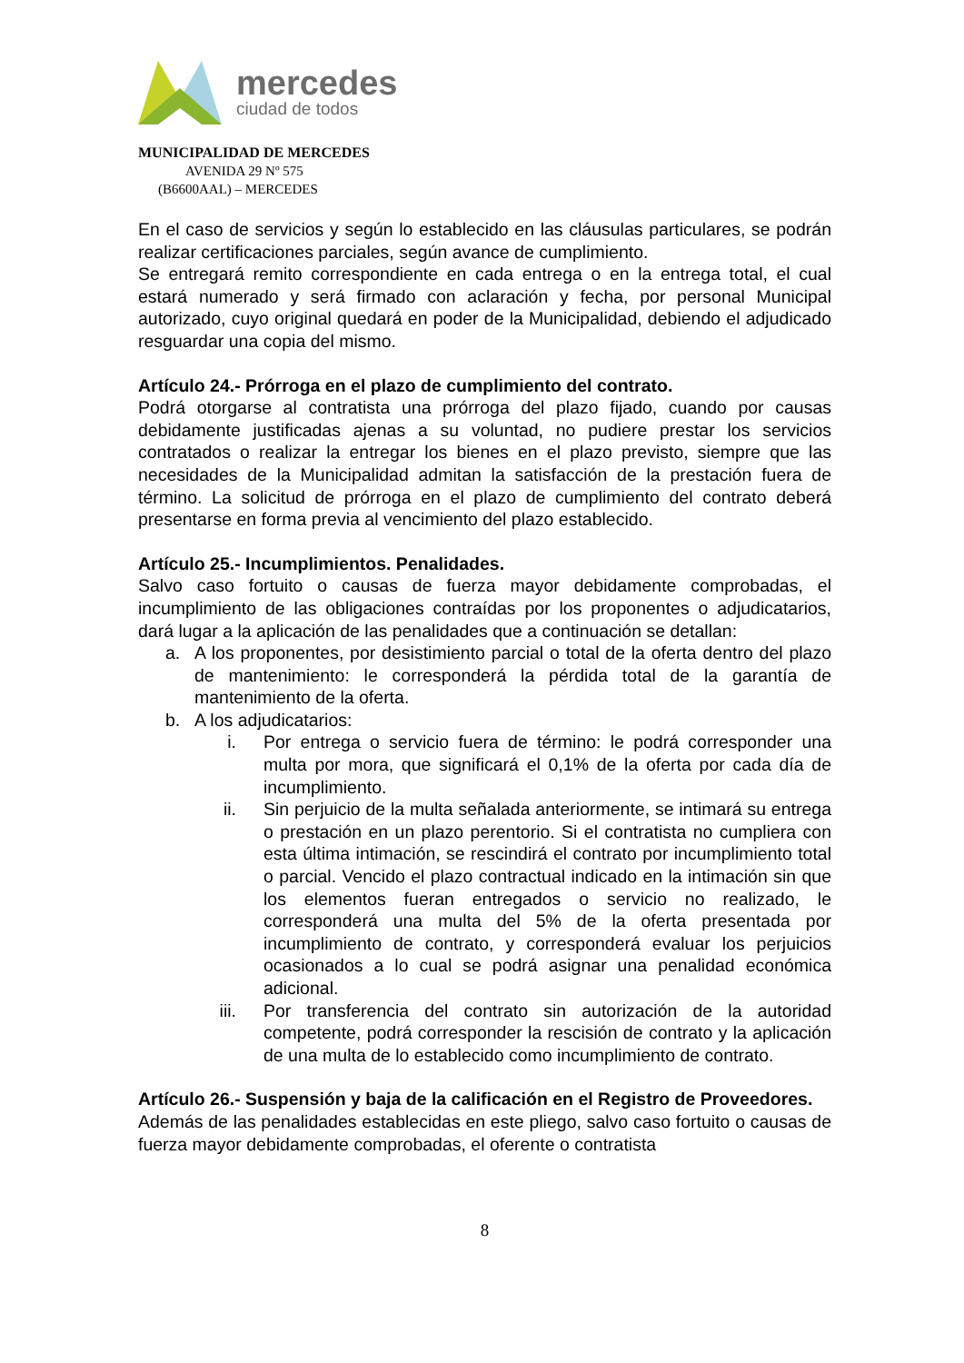mercedes
ciudad de todos
MUNICIPALIDAD DE MERCEDES
AVENIDA 29 Nº 575
(B6600AAL) – MERCEDES
En el caso de servicios y según lo establecido en las cláusulas particulares, se podrán realizar certificaciones parciales, según avance de cumplimiento.
Se entregará remito correspondiente en cada entrega o en la entrega total, el cual estará numerado y será firmado con aclaración y fecha, por personal Municipal autorizado, cuyo original quedará en poder de la Municipalidad, debiendo el adjudicado resguardar una copia del mismo.
Artículo 24.- Prórroga en el plazo de cumplimiento del contrato.
Podrá otorgarse al contratista una prórroga del plazo fijado, cuando por causas debidamente justificadas ajenas a su voluntad, no pudiere prestar los servicios contratados o realizar la entregar los bienes en el plazo previsto, siempre que las necesidades de la Municipalidad admitan la satisfacción de la prestación fuera de término. La solicitud de prórroga en el plazo de cumplimiento del contrato deberá presentarse en forma previa al vencimiento del plazo establecido.
Artículo 25.- Incumplimientos. Penalidades.
Salvo caso fortuito o causas de fuerza mayor debidamente comprobadas, el incumplimiento de las obligaciones contraídas por los proponentes o adjudicatarios, dará lugar a la aplicación de las penalidades que a continuación se detallan:
a. A los proponentes, por desistimiento parcial o total de la oferta dentro del plazo de mantenimiento: le corresponderá la pérdida total de la garantía de mantenimiento de la oferta.
b. A los adjudicatarios:
i. Por entrega o servicio fuera de término: le podrá corresponder una multa por mora, que significará el 0,1% de la oferta por cada día de incumplimiento.
ii. Sin perjuicio de la multa señalada anteriormente, se intimará su entrega o prestación en un plazo perentorio. Si el contratista no cumpliera con esta última intimación, se rescindirá el contrato por incumplimiento total o parcial. Vencido el plazo contractual indicado en la intimación sin que los elementos fueran entregados o servicio no realizado, le corresponderá una multa del 5% de la oferta presentada por incumplimiento de contrato, y corresponderá evaluar los perjuicios ocasionados a lo cual se podrá asignar una penalidad económica adicional.
iii. Por transferencia del contrato sin autorización de la autoridad competente, podrá corresponder la rescisión de contrato y la aplicación de una multa de lo establecido como incumplimiento de contrato.
Artículo 26.- Suspensión y baja de la calificación en el Registro de Proveedores.
Además de las penalidades establecidas en este pliego, salvo caso fortuito o causas de fuerza mayor debidamente comprobadas, el oferente o contratista
8